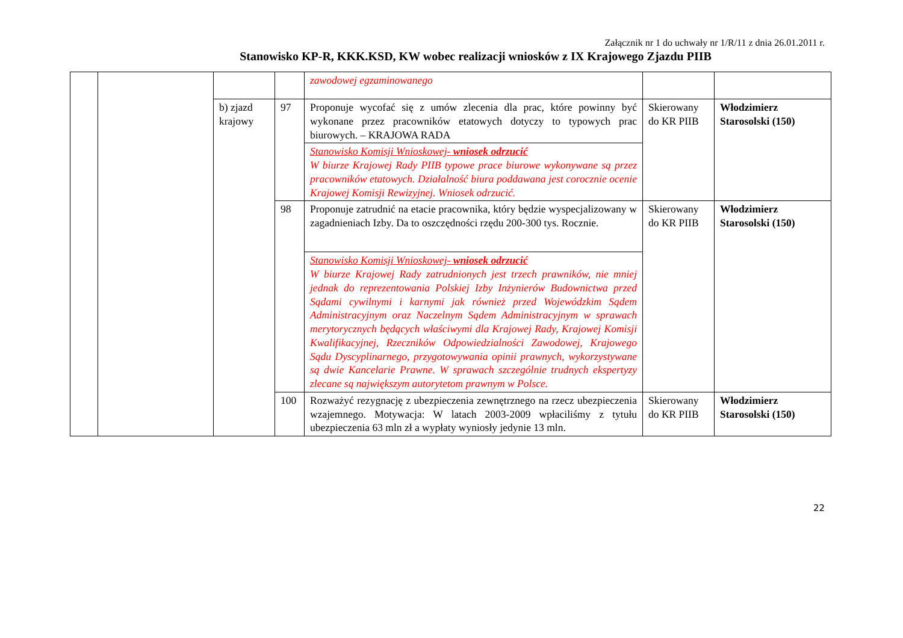Załącznik nr 1 do uchwały nr 1/R/11 z dnia 26.01.2011 r.
Stanowisko KP-R, KKK.KSD, KW wobec realizacji wniosków z IX Krajowego Zjazdu PIIB
| | | | | zawodowej egzaminowanego | | |
| | | b) zjazd krajowy | 97 | Proponuje wycofać się z umów zlecenia dla prac, które powinny być wykonane przez pracowników etatowych dotyczy to typowych prac biurowych. – KRAJOWA RADA | Skierowany do KR PIIB | Włodzimierz Starosolski (150) |
| | | | | Stanowisko Komisji Wnioskowej- wniosek odrzucić W biurze Krajowej Rady PIIB typowe prace biurowe wykonywane są przez pracowników etatowych. Działalność biura poddawana jest corocznie ocenie Krajowej Komisji Rewizyjnej. Wniosek odrzucić. | | |
| | | | 98 | Proponuje zatrudnić na etacie pracownika, który będzie wyspecjalizowany w zagadnieniach Izby. Da to oszczędności rzędu 200-300 tys. Rocznie. | Skierowany do KR PIIB | Włodzimierz Starosolski (150) |
| | | | | Stanowisko Komisji Wnioskowej- wniosek odrzucić W biurze Krajowej Rady zatrudnionych jest trzech prawników, nie mniej jednak do reprezentowania Polskiej Izby Inżynierów Budownictwa przed Sądami cywilnymi i karnymi jak również przed Wojewódzkim Sądem Administracyjnym oraz Naczelnym Sądem Administracyjnym w sprawach merytorycznych będących właściwymi dla Krajowej Rady, Krajowej Komisji Kwalifikacyjnej, Rzeczników Odpowiedzialności Zawodowej, Krajowego Sądu Dyscyplinarnego, przygotowywania opinii prawnych, wykorzystywane są dwie Kancelarie Prawne. W sprawach szczególnie trudnych ekspertyzy zlecane są największym autorytetom prawnym w Polsce. | | |
| | | | 100 | Rozważyć rezygnację z ubezpieczenia zewnętrznego na rzecz ubezpieczenia wzajemnego. Motywacja: W latach 2003-2009 wpłaciliśmy z tytułu ubezpieczenia 63 mln zł a wypłaty wyniosły jedynie 13 mln. | Skierowany do KR PIIB | Włodzimierz Starosolski (150) |
22